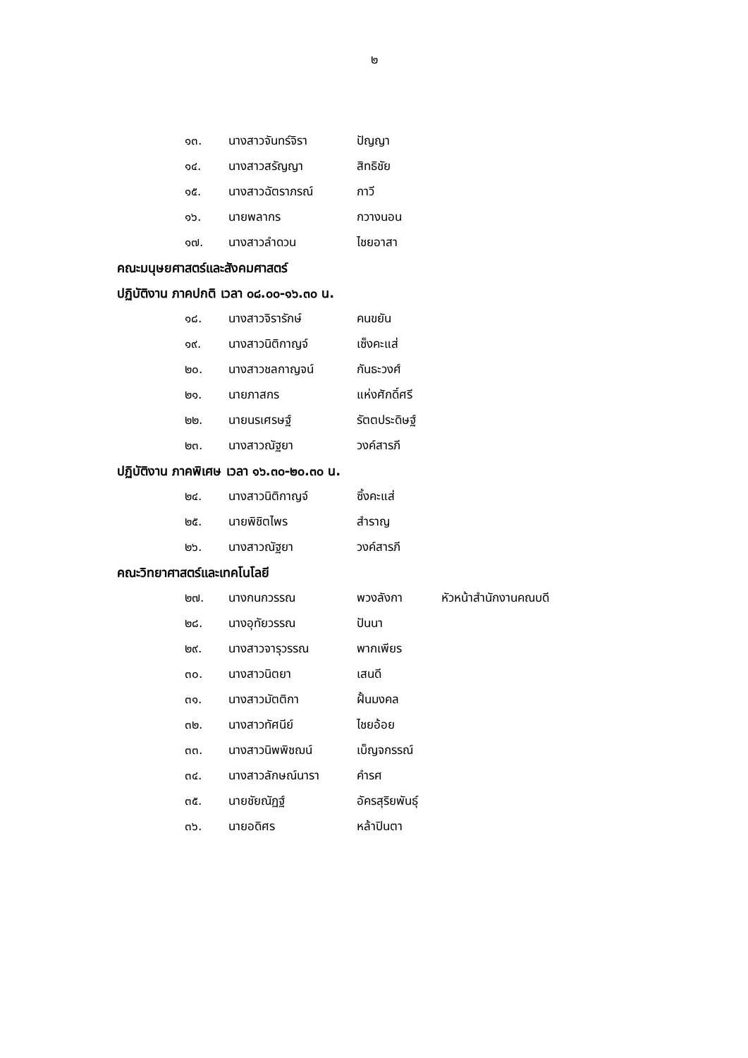๒
| ๑๓. | นางสาวจันทร์จิรา | ปัญญา |
| ๑๔. | นางสาวสรัญญา | สิทธิชัย |
| ๑๕. | นางสาวฉัตราภรณ์ | กาวี |
| ๑๖. | นายพลากร | กวางนอน |
| ๑๗. | นางสาวลำดวน | ไชยอาสา |
คณะมนุษยศาสตร์และสังคมศาสตร์
ปฏิบัติงาน ภาคปกติ เวลา ๐๘.๐๐-๑๖.๓๐ น.
| ๑๘. | นางสาวจิรารักษ์ | คนขยัน |
| ๑๙. | นางสาวนิติกาญจ์ | เซ็งคะแส่ |
| ๒๐. | นางสาวชลกาญจน์ | กันธะวงศ์ |
| ๒๑. | นายภาสกร | แห่งศักดิ์ศรี |
| ๒๒. | นายนรเศรษฐ์ | รัตตประดิษฐ์ |
| ๒๓. | นางสาวณัฐยา | วงค์สารภี |
ปฏิบัติงาน ภาคพิเศษ เวลา ๑๖.๓๐-๒๐.๓๐ น.
| ๒๔. | นางสาวนิติกาญจ์ | ซิ้งคะแส่ |
| ๒๕. | นายพิชิตไพร | สำราญ |
| ๒๖. | นางสาวณัฐยา | วงค์สารภี |
คณะวิทยาศาสตร์และเทคโนโลยี
| ๒๗. | นางกนกวรรณ | พวงลังกา | หัวหน้าสำนักงานคณบดี |
| ๒๘. | นางอุทัยวรรณ | ปันนา | |
| ๒๙. | นางสาวจารุวรรณ | พากเพียร | |
| ๓๐. | นางสาวนิตยา | เสนดี | |
| ๓๑. | นางสาวมัตติกา | ฝั้นมงคล | |
| ๓๒. | นางสาวทัศนีย์ | ไชยอ้อย | |
| ๓๓. | นางสาวนิพพิชฌน์ | เบ็ญจกรรณ์ | |
| ๓๔. | นางสาวลักษณ์นารา | คำรศ | |
| ๓๕. | นายชัยณัฏฐ์ | อัครสุริยพันธุ์ | |
| ๓๖. | นายอดิศร | หล้าปินตา | |